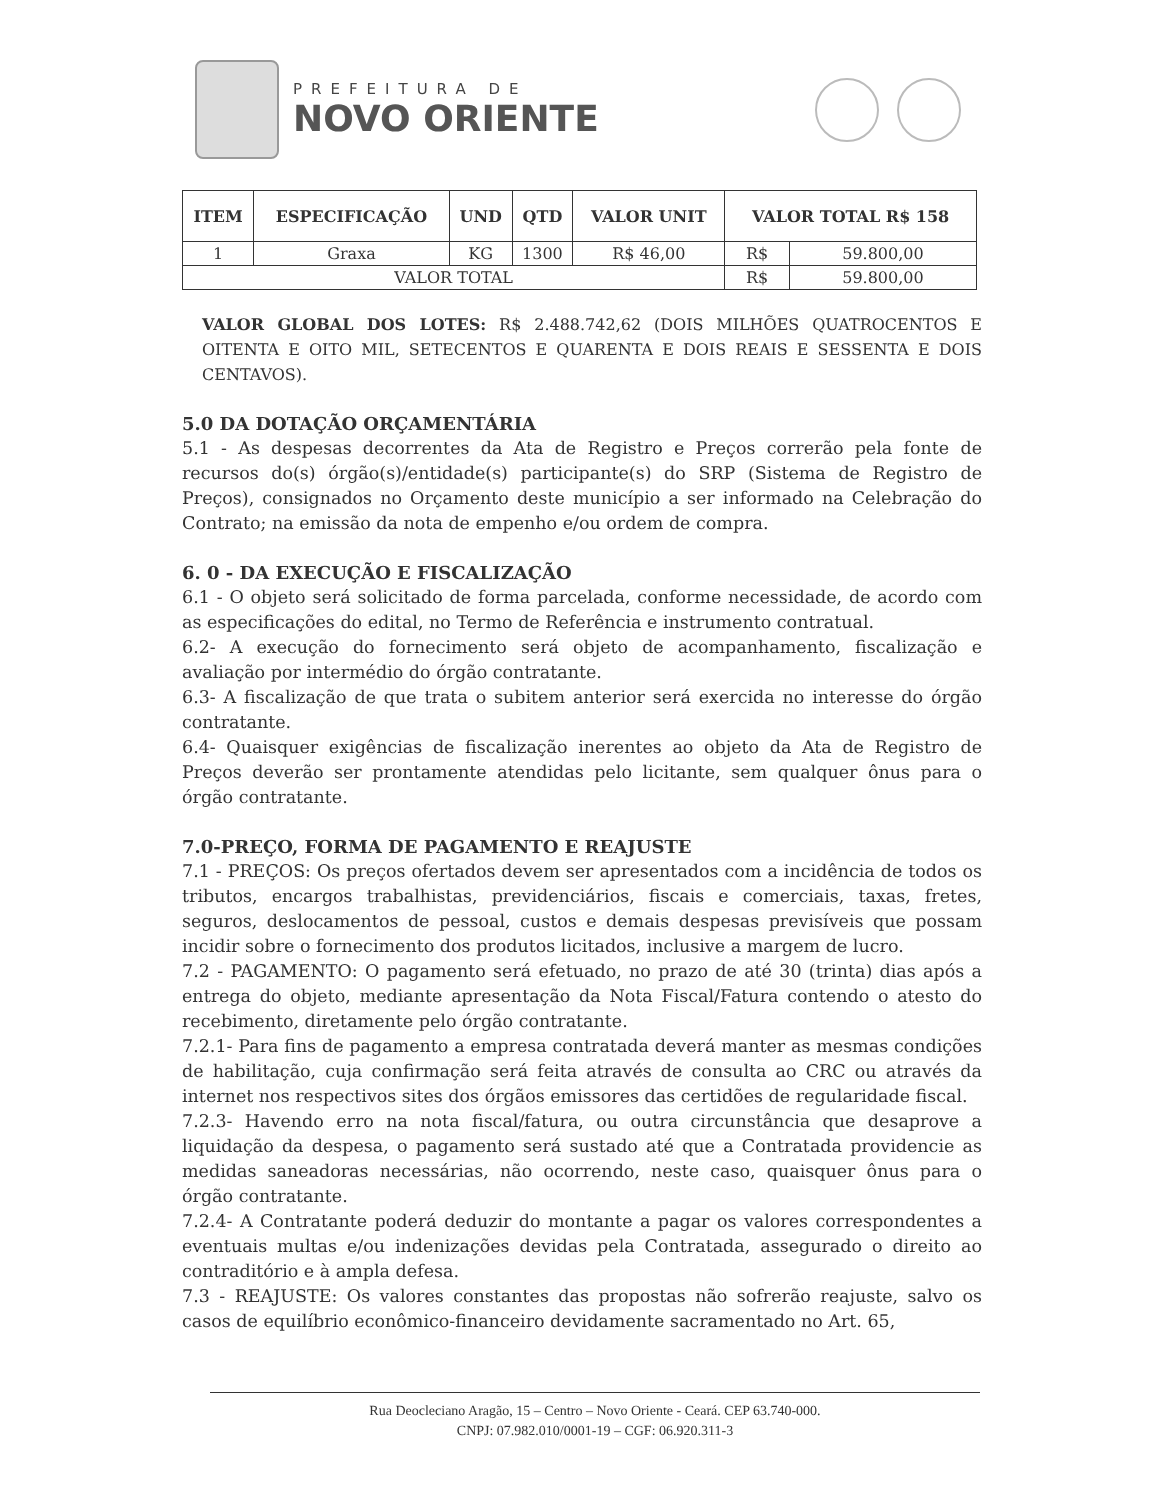PREFEITURA DE
NOVO ORIENTE
| ITEM | ESPECIFICAÇÃO | UND | QTD | VALOR UNIT | VALOR TOTAL R$ 158 | |
| --- | --- | --- | --- | --- | --- | --- |
| 1 | Graxa | KG | 1300 | R$ 46,00 | R$ | 59.800,00 |
| VALOR TOTAL | | | | | R$ | 59.800,00 |
VALOR GLOBAL DOS LOTES: R$ 2.488.742,62 (DOIS MILHÕES QUATROCENTOS E OITENTA E OITO MIL, SETECENTOS E QUARENTA E DOIS REAIS E SESSENTA E DOIS CENTAVOS).
5.0 DA DOTAÇÃO ORÇAMENTÁRIA
5.1 - As despesas decorrentes da Ata de Registro e Preços correrão pela fonte de recursos do(s) órgão(s)/entidade(s) participante(s) do SRP (Sistema de Registro de Preços), consignados no Orçamento deste município a ser informado na Celebração do Contrato; na emissão da nota de empenho e/ou ordem de compra.
6. 0 - DA EXECUÇÃO E FISCALIZAÇÃO
6.1 - O objeto será solicitado de forma parcelada, conforme necessidade, de acordo com as especificações do edital, no Termo de Referência e instrumento contratual.
6.2- A execução do fornecimento será objeto de acompanhamento, fiscalização e avaliação por intermédio do órgão contratante.
6.3- A fiscalização de que trata o subitem anterior será exercida no interesse do órgão contratante.
6.4- Quaisquer exigências de fiscalização inerentes ao objeto da Ata de Registro de Preços deverão ser prontamente atendidas pelo licitante, sem qualquer ônus para o órgão contratante.
7.0-PREÇO, FORMA DE PAGAMENTO E REAJUSTE
7.1 - PREÇOS: Os preços ofertados devem ser apresentados com a incidência de todos os tributos, encargos trabalhistas, previdenciários, fiscais e comerciais, taxas, fretes, seguros, deslocamentos de pessoal, custos e demais despesas previsíveis que possam incidir sobre o fornecimento dos produtos licitados, inclusive a margem de lucro.
7.2 - PAGAMENTO: O pagamento será efetuado, no prazo de até 30 (trinta) dias após a entrega do objeto, mediante apresentação da Nota Fiscal/Fatura contendo o atesto do recebimento, diretamente pelo órgão contratante.
7.2.1- Para fins de pagamento a empresa contratada deverá manter as mesmas condições de habilitação, cuja confirmação será feita através de consulta ao CRC ou através da internet nos respectivos sites dos órgãos emissores das certidões de regularidade fiscal.
7.2.3- Havendo erro na nota fiscal/fatura, ou outra circunstância que desaprove a liquidação da despesa, o pagamento será sustado até que a Contratada providencie as medidas saneadoras necessárias, não ocorrendo, neste caso, quaisquer ônus para o órgão contratante.
7.2.4- A Contratante poderá deduzir do montante a pagar os valores correspondentes a eventuais multas e/ou indenizações devidas pela Contratada, assegurado o direito ao contraditório e à ampla defesa.
7.3 - REAJUSTE: Os valores constantes das propostas não sofrerão reajuste, salvo os casos de equilíbrio econômico-financeiro devidamente sacramentado no Art. 65,
Rua Deocleciano Aragão, 15 – Centro – Novo Oriente - Ceará. CEP 63.740-000.
CNPJ: 07.982.010/0001-19 – CGF: 06.920.311-3